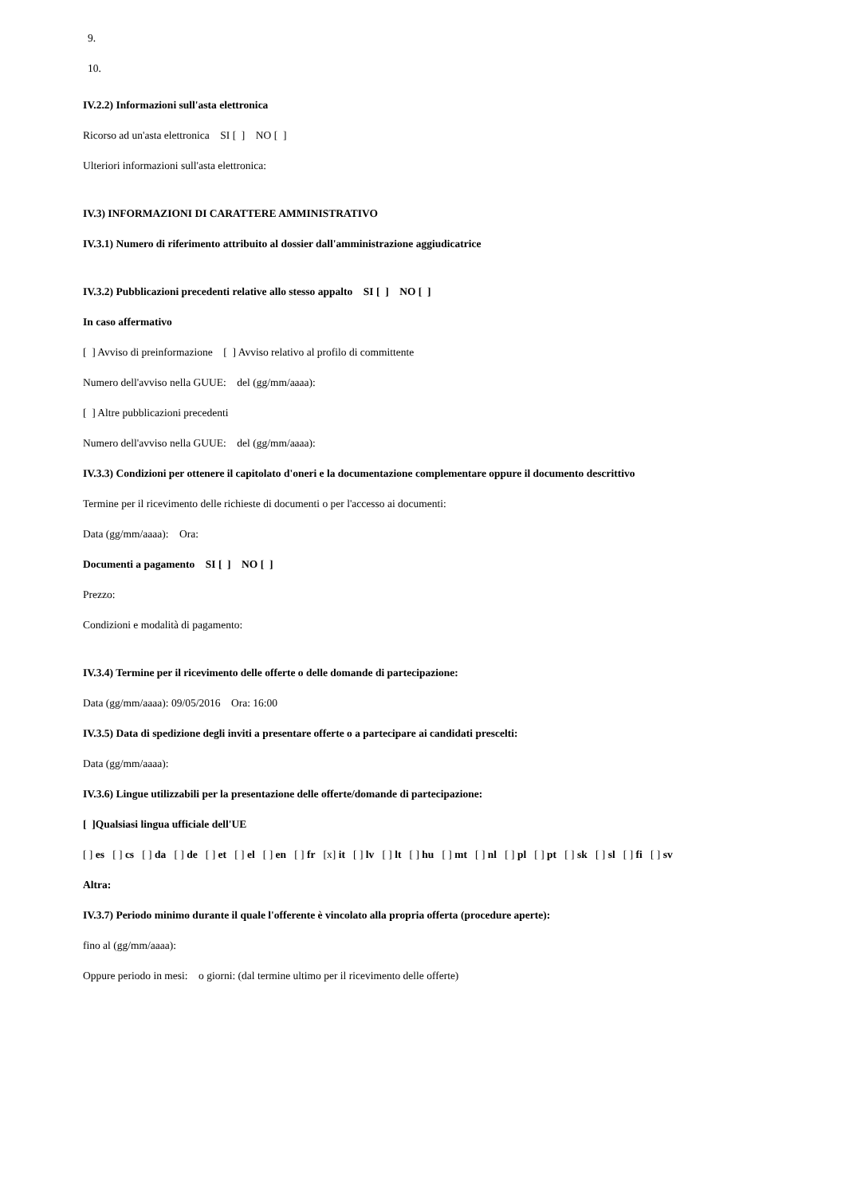9.
10.
IV.2.2) Informazioni sull'asta elettronica
Ricorso ad un'asta elettronica SI [ ] NO [ ]
Ulteriori informazioni sull'asta elettronica:
IV.3) INFORMAZIONI DI CARATTERE AMMINISTRATIVO
IV.3.1) Numero di riferimento attribuito al dossier dall'amministrazione aggiudicatrice
IV.3.2) Pubblicazioni precedenti relative allo stesso appalto SI [ ] NO [ ]
In caso affermativo
[ ] Avviso di preinformazione [ ] Avviso relativo al profilo di committente
Numero dell'avviso nella GUUE: del (gg/mm/aaaa):
[ ] Altre pubblicazioni precedenti
Numero dell'avviso nella GUUE: del (gg/mm/aaaa):
IV.3.3) Condizioni per ottenere il capitolato d'oneri e la documentazione complementare oppure il documento descrittivo
Termine per il ricevimento delle richieste di documenti o per l'accesso ai documenti:
Data (gg/mm/aaaa): Ora:
Documenti a pagamento SI [ ] NO [ ]
Prezzo:
Condizioni e modalità di pagamento:
IV.3.4) Termine per il ricevimento delle offerte o delle domande di partecipazione:
Data (gg/mm/aaaa): 09/05/2016 Ora: 16:00
IV.3.5) Data di spedizione degli inviti a presentare offerte o a partecipare ai candidati prescelti:
Data (gg/mm/aaaa):
IV.3.6) Lingue utilizzabili per la presentazione delle offerte/domande di partecipazione:
[ ]Qualsiasi lingua ufficiale dell'UE
[ ] es [ ] cs [ ] da [ ] de [ ] et [ ] el [ ] en [ ] fr [x] it [ ] lv [ ] lt [ ] hu [ ] mt [ ] nl [ ] pl [ ] pt [ ] sk [ ] sl [ ] fi [ ] sv
Altra:
IV.3.7) Periodo minimo durante il quale l'offerente è vincolato alla propria offerta (procedure aperte):
fino al (gg/mm/aaaa):
Oppure periodo in mesi: o giorni: (dal termine ultimo per il ricevimento delle offerte)